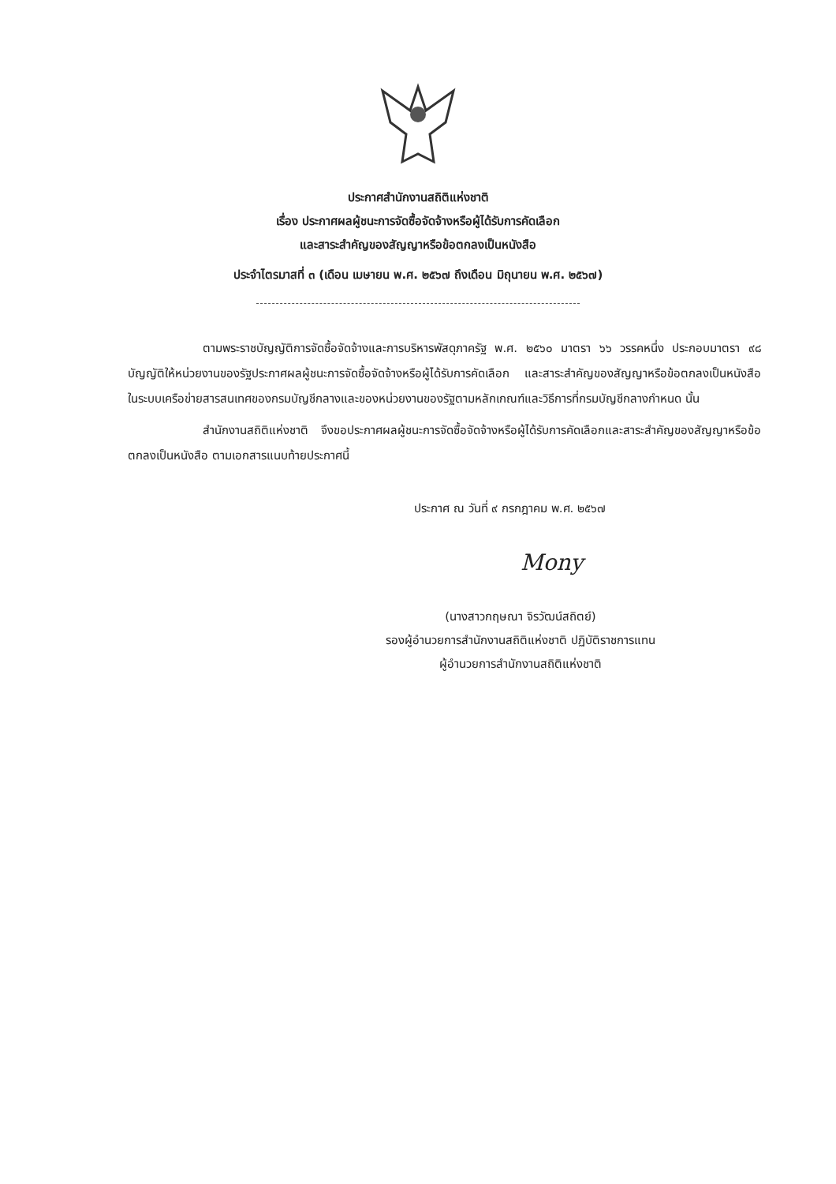ประกาศสำนักงานสถิติแห่งชาติ
เรื่อง ประกาศผลผู้ชนะการจัดซื้อจัดจ้างหรือผู้ได้รับการคัดเลือก
และสาระสำคัญของสัญญาหรือข้อตกลงเป็นหนังสือ
ประจำไตรมาสที่ ๓ (เดือน เมษายน พ.ศ. ๒๕๖๗ ถึงเดือน มิถุนายน พ.ศ. ๒๕๖๗)
ตามพระราชบัญญัติการจัดซื้อจัดจ้างและการบริหารพัสดุภาครัฐ พ.ศ. ๒๕๖๐ มาตรา ๖๖ วรรคหนึ่ง ประกอบมาตรา ๙๘ บัญญัติให้หน่วยงานของรัฐประกาศผลผู้ชนะการจัดซื้อจัดจ้างหรือผู้ได้รับการคัดเลือก และสาระสำคัญของสัญญาหรือข้อตกลงเป็นหนังสือ ในระบบเครือข่ายสารสนเทศของกรมบัญชีกลางและของหน่วยงานของรัฐตามหลักเกณฑ์และวิธีการที่กรมบัญชีกลางกำหนด นั้น
สำนักงานสถิติแห่งชาติ จึงขอประกาศผลผู้ชนะการจัดซื้อจัดจ้างหรือผู้ได้รับการคัดเลือกและสาระสำคัญของสัญญาหรือข้อตกลงเป็นหนังสือ ตามเอกสารแนบท้ายประกาศนี้
ประกาศ ณ วันที่ ๙ กรกฎาคม พ.ศ. ๒๕๖๗
Mony
(นางสาวกฤษณา จิรวัฒน์สถิตย์)
รองผู้อำนวยการสำนักงานสถิติแห่งชาติ ปฏิบัติราชการแทน
ผู้อำนวยการสำนักงานสถิติแห่งชาติ